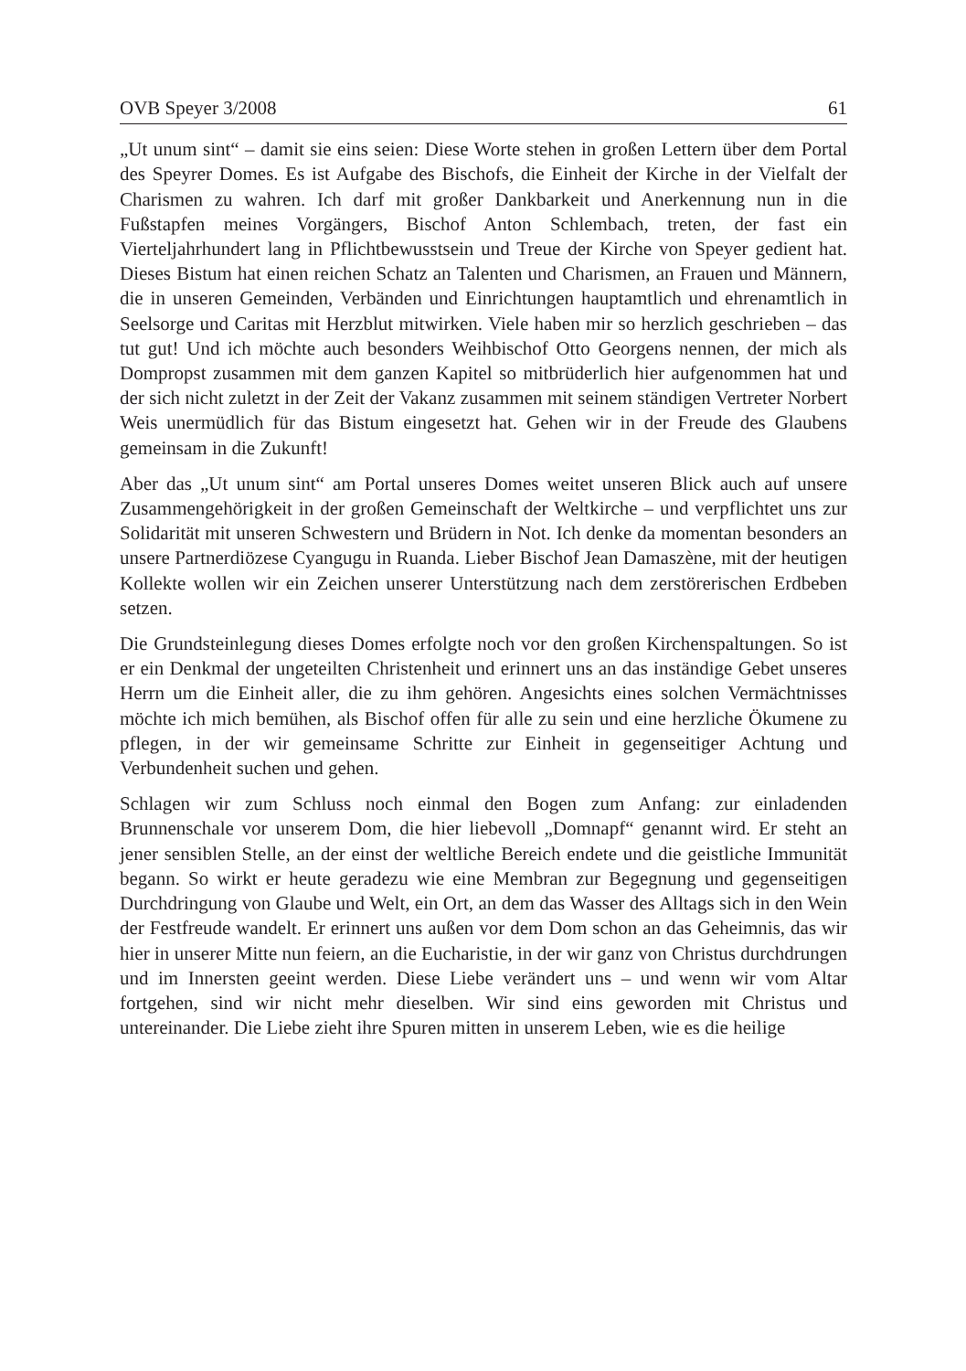OVB Speyer 3/2008 61
„Ut unum sint“ – damit sie eins seien: Diese Worte stehen in großen Lettern über dem Portal des Speyrer Domes. Es ist Aufgabe des Bischofs, die Einheit der Kirche in der Vielfalt der Charismen zu wahren. Ich darf mit großer Dankbarkeit und Anerkennung nun in die Fußstapfen meines Vorgängers, Bischof Anton Schlembach, treten, der fast ein Vierteljahrhundert lang in Pflichtbewusstsein und Treue der Kirche von Speyer gedient hat. Dieses Bistum hat einen reichen Schatz an Talenten und Charismen, an Frauen und Männern, die in unseren Gemeinden, Verbänden und Einrichtungen hauptamtlich und ehrenamtlich in Seelsorge und Caritas mit Herzblut mitwirken. Viele haben mir so herzlich geschrieben – das tut gut! Und ich möchte auch besonders Weihbischof Otto Georgens nennen, der mich als Dompropst zusammen mit dem ganzen Kapitel so mitbrüderlich hier aufgenommen hat und der sich nicht zuletzt in der Zeit der Vakanz zusammen mit seinem ständigen Vertreter Norbert Weis unermüdlich für das Bistum eingesetzt hat. Gehen wir in der Freude des Glaubens gemeinsam in die Zukunft!
Aber das „Ut unum sint“ am Portal unseres Domes weitet unseren Blick auch auf unsere Zusammengehörigkeit in der großen Gemeinschaft der Weltkirche – und verpflichtet uns zur Solidarität mit unseren Schwestern und Brüdern in Not. Ich denke da momentan besonders an unsere Partnerdiözese Cyangugu in Ruanda. Lieber Bischof Jean Damaszène, mit der heutigen Kollekte wollen wir ein Zeichen unserer Unterstützung nach dem zerstörerischen Erdbeben setzen.
Die Grundsteinlegung dieses Domes erfolgte noch vor den großen Kirchenspaltungen. So ist er ein Denkmal der ungeteilten Christenheit und erinnert uns an das inständige Gebet unseres Herrn um die Einheit aller, die zu ihm gehören. Angesichts eines solchen Vermächtnisses möchte ich mich bemühen, als Bischof offen für alle zu sein und eine herzliche Ökumene zu pflegen, in der wir gemeinsame Schritte zur Einheit in gegenseitiger Achtung und Verbundenheit suchen und gehen.
Schlagen wir zum Schluss noch einmal den Bogen zum Anfang: zur einladenden Brunnenschale vor unserem Dom, die hier liebevoll „Domnapf“ genannt wird. Er steht an jener sensiblen Stelle, an der einst der weltliche Bereich endete und die geistliche Immunität begann. So wirkt er heute geradezu wie eine Membran zur Begegnung und gegenseitigen Durchdringung von Glaube und Welt, ein Ort, an dem das Wasser des Alltags sich in den Wein der Festfreude wandelt. Er erinnert uns außen vor dem Dom schon an das Geheimnis, das wir hier in unserer Mitte nun feiern, an die Eucharistie, in der wir ganz von Christus durchdrungen und im Innersten geeint werden. Diese Liebe verändert uns – und wenn wir vom Altar fortgehen, sind wir nicht mehr dieselben. Wir sind eins geworden mit Christus und untereinander. Die Liebe zieht ihre Spuren mitten in unserem Leben, wie es die heilige